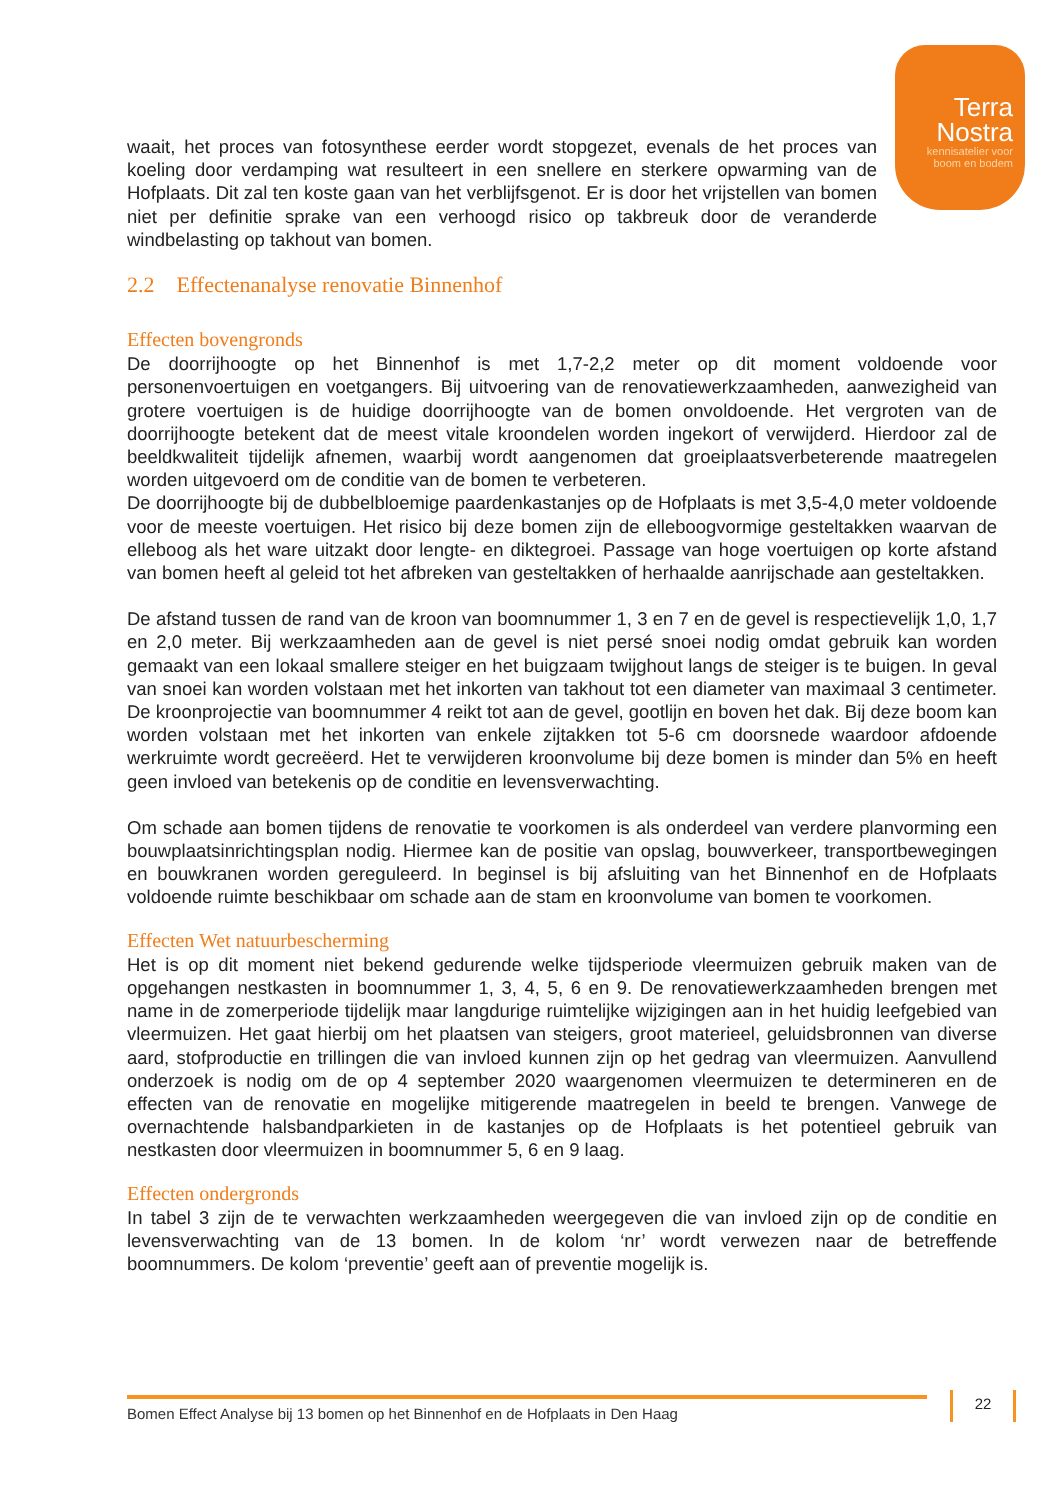Terra
Nostra
kennisatelier voor
boom en bodem
waait, het proces van fotosynthese eerder wordt stopgezet, evenals de het proces van koeling door verdamping wat resulteert in een snellere en sterkere opwarming van de Hofplaats. Dit zal ten koste gaan van het verblijfsgenot. Er is door het vrijstellen van bomen niet per definitie sprake van een verhoogd risico op takbreuk door de veranderde windbelasting op takhout van bomen.
2.2 Effectenanalyse renovatie Binnenhof
Effecten bovengronds
De doorrijhoogte op het Binnenhof is met 1,7-2,2 meter op dit moment voldoende voor personenvoertuigen en voetgangers. Bij uitvoering van de renovatiewerkzaamheden, aanwezigheid van grotere voertuigen is de huidige doorrijhoogte van de bomen onvoldoende. Het vergroten van de doorrijhoogte betekent dat de meest vitale kroondelen worden ingekort of verwijderd. Hierdoor zal de beeldkwaliteit tijdelijk afnemen, waarbij wordt aangenomen dat groeiplaatsverbeterende maatregelen worden uitgevoerd om de conditie van de bomen te verbeteren.
De doorrijhoogte bij de dubbelbloemige paardenkastanjes op de Hofplaats is met 3,5-4,0 meter voldoende voor de meeste voertuigen. Het risico bij deze bomen zijn de elleboogvormige gesteltakken waarvan de elleboog als het ware uitzakt door lengte- en diktegroei. Passage van hoge voertuigen op korte afstand van bomen heeft al geleid tot het afbreken van gesteltakken of herhaalde aanrijschade aan gesteltakken.
De afstand tussen de rand van de kroon van boomnummer 1, 3 en 7 en de gevel is respectievelijk 1,0, 1,7 en 2,0 meter. Bij werkzaamheden aan de gevel is niet persé snoei nodig omdat gebruik kan worden gemaakt van een lokaal smallere steiger en het buigzaam twijghout langs de steiger is te buigen. In geval van snoei kan worden volstaan met het inkorten van takhout tot een diameter van maximaal 3 centimeter. De kroonprojectie van boomnummer 4 reikt tot aan de gevel, gootlijn en boven het dak. Bij deze boom kan worden volstaan met het inkorten van enkele zijtakken tot 5-6 cm doorsnede waardoor afdoende werkruimte wordt gecreëerd. Het te verwijderen kroonvolume bij deze bomen is minder dan 5% en heeft geen invloed van betekenis op de conditie en levensverwachting.
Om schade aan bomen tijdens de renovatie te voorkomen is als onderdeel van verdere planvorming een bouwplaatsinrichtingsplan nodig. Hiermee kan de positie van opslag, bouwverkeer, transportbewegingen en bouwkranen worden gereguleerd. In beginsel is bij afsluiting van het Binnenhof en de Hofplaats voldoende ruimte beschikbaar om schade aan de stam en kroonvolume van bomen te voorkomen.
Effecten Wet natuurbescherming
Het is op dit moment niet bekend gedurende welke tijdsperiode vleermuizen gebruik maken van de opgehangen nestkasten in boomnummer 1, 3, 4, 5, 6 en 9. De renovatiewerkzaamheden brengen met name in de zomerperiode tijdelijk maar langdurige ruimtelijke wijzigingen aan in het huidig leefgebied van vleermuizen. Het gaat hierbij om het plaatsen van steigers, groot materieel, geluidsbronnen van diverse aard, stofproductie en trillingen die van invloed kunnen zijn op het gedrag van vleermuizen. Aanvullend onderzoek is nodig om de op 4 september 2020 waargenomen vleermuizen te determineren en de effecten van de renovatie en mogelijke mitigerende maatregelen in beeld te brengen. Vanwege de overnachtende halsbandparkieten in de kastanjes op de Hofplaats is het potentieel gebruik van nestkasten door vleermuizen in boomnummer 5, 6 en 9 laag.
Effecten ondergronds
In tabel 3 zijn de te verwachten werkzaamheden weergegeven die van invloed zijn op de conditie en levensverwachting van de 13 bomen. In de kolom ‘nr’ wordt verwezen naar de betreffende boomnummers. De kolom ‘preventie’ geeft aan of preventie mogelijk is.
Bomen Effect Analyse bij 13 bomen op het Binnenhof en de Hofplaats in Den Haag 22